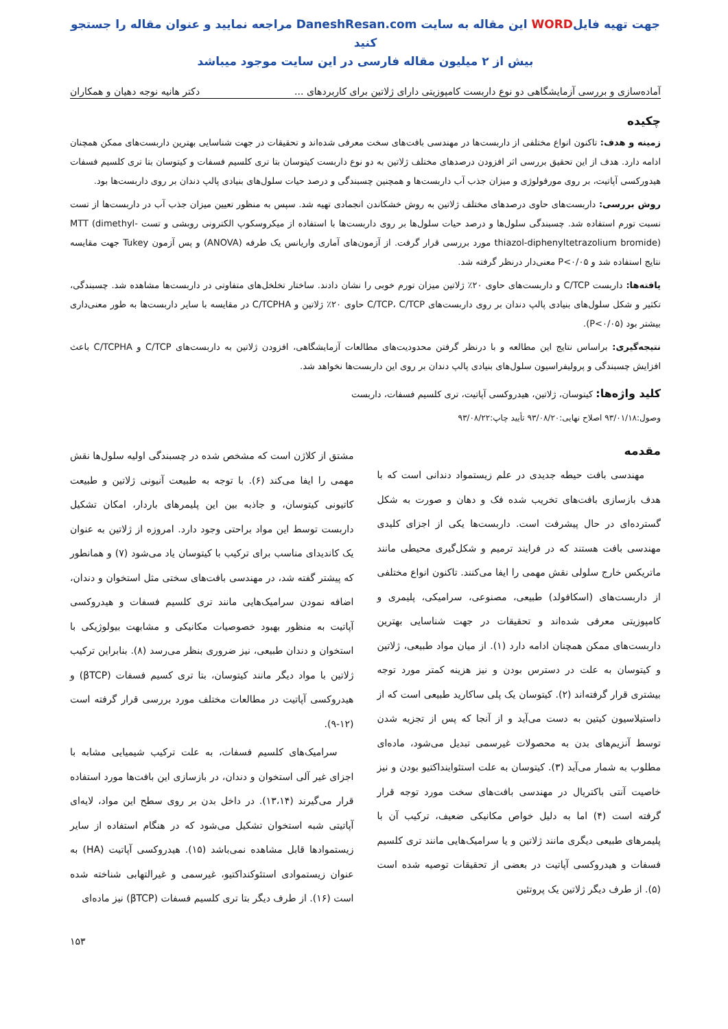جهت تهیه فایلWORD این مقاله به سایت DaneshResan.com مراجعه نمایید و عنوان مقاله را جستجو کنید
بیش از ۲ میلیون مقاله فارسی در این سایت موجود میباشد
آماده‌سازی و بررسی آزمایشگاهی دو نوع داربست کامپوزیتی دارای ژلاتین برای کاربردهای ... دکتر هانیه نوجه دهیان و همکاران
چکیده
زمینه و هدف: تاکنون انواع مختلفی از داربست‌ها در مهندسی بافت‌های سخت معرفی شده‌اند و تحقیقات در جهت شناسایی بهترین داربست‌های ممکن همچنان ادامه دارد. هدف از این تحقیق بررسی اثر افزودن درصدهای مختلف ژلاتین به دو نوع داربست کیتوسان بتا تری کلسیم فسفات و کیتوسان بتا تری کلسیم فسفات هیدورکسی آپاتیت، بر روی مورفولوژی و میزان جذب آب داربست‌ها و همچنین چسبندگی و درصد حیات سلول‌های بنیادی پالپ دندان بر روی داربست‌ها بود.
روش بررسی: داربست‌های حاوی درصدهای مختلف ژلاتین به روش خشکاندن انجمادی تهیه شد. سپس به منظور تعیین میزان جذب آب در داربست‌ها از تست نسبت تورم استفاده شد. چسبندگی سلول‌ها و درصد حیات سلول‌ها بر روی داربست‌ها با استفاده از میکروسکوپ الکترونی روبشی و تست MTT (dimethyl-thiazol-diphenyltetrazolium bromide) مورد بررسی قرار گرفت. از آزمون‌های آماری واریانس یک طرفه (ANOVA) و پس آزمون Tukey جهت مقایسه نتایج استفاده شد و P<۰/۰۵ معنی‌دار درنظر گرفته شد.
یافته‌ها: داربست C/TCP و داربست‌های حاوی ۲۰٪ ژلاتین میزان تورم خوبی را نشان دادند. ساختار تخلخل‌های متفاوتی در داربست‌ها مشاهده شد. چسبندگی، تکثیر و شکل سلول‌های بنیادی پالپ دندان بر روی داربست‌های C/TCP، C/TCP حاوی ۲۰٪ ژلاتین و C/TCPHA در مقایسه با سایر داربست‌ها به طور معنی‌داری بیشتر بود (P<۰/۰۵).
نتیجه‌گیری: براساس نتایج این مطالعه و با درنظر گرفتن محدودیت‌های مطالعات آزمایشگاهی، افزودن ژلاتین به داربست‌های C/TCP و C/TCPHA باعث افزایش چسبندگی و پرولیفراسیون سلول‌های بنیادی پالپ دندان بر روی این داربست‌ها نخواهد شد.
کلید واژه‌ها: کیتوسان، ژلاتین، هیدروکسی آپاتیت، تری کلسیم فسفات، داربست
وصول:۹۳/۰۱/۱۸ اصلاح نهایی:۹۳/۰۸/۲۰ تأیید چاپ:۹۳/۰۸/۲۲
مقدمه
مهندسی بافت حیطه جدیدی در علم زیستمواد دندانی است که با هدف بازسازی بافت‌های تخریب شده فک و دهان و صورت به شکل گسترده‌ای در حال پیشرفت است. داربست‌ها یکی از اجزای کلیدی مهندسی بافت هستند که در فرایند ترمیم و شکل‌گیری محیطی مانند ماتریکس خارج سلولی نقش مهمی را ایفا می‌کنند. تاکنون انواع مختلفی از داربست‌های (اسکافولد) طبیعی، مصنوعی، سرامیکی، پلیمری و کامپوزیتی معرفی شده‌اند و تحقیقات در جهت شناسایی بهترین داربست‌های ممکن همچنان ادامه دارد (۱). از میان مواد طبیعی، ژلاتین و کیتوسان به علت در دسترس بودن و نیز هزینه کمتر مورد توجه بیشتری قرار گرفته‌اند (۲). کیتوسان یک پلی ساکارید طبیعی است که از داستیلاسیون کیتین به دست می‌آید و از آنجا که پس از تجزیه شدن توسط آنزیم‌های بدن به محصولات غیرسمی تبدیل می‌شود، ماده‌ای مطلوب به شمار می‌آید (۳). کیتوسان به علت استئواینداکتیو بودن و نیز خاصیت آنتی باکتریال در مهندسی بافت‌های سخت مورد توجه قرار گرفته است (۴) اما به دلیل خواص مکانیکی ضعیف، ترکیب آن با پلیمرهای طبیعی دیگری مانند ژلاتین و یا سرامیک‌هایی مانند تری کلسیم فسفات و هیدروکسی آپاتیت در بعضی از تحقیقات توصیه شده است (۵). از طرف دیگر ژلاتین یک پروتئین
مشتق از کلاژن است که مشخص شده در چسبندگی اولیه سلول‌ها نقش مهمی را ایفا می‌کند (۶). با توجه به طبیعت آنیونی ژلاتین و طبیعت کاتیونی کیتوسان، و جاذبه بین این پلیمرهای باردار، امکان تشکیل داربست توسط این مواد براحتی وجود دارد. امروزه از ژلاتین به عنوان یک کاندیدای مناسب برای ترکیب با کیتوسان یاد می‌شود (۷) و همانطور که پیشتر گفته شد، در مهندسی بافت‌های سختی مثل استخوان و دندان، اضافه نمودن سرامیک‌هایی مانند تری کلسیم فسفات و هیدروکسی آپاتیت به منظور بهبود خصوصیات مکانیکی و مشابهت بیولوژیکی با استخوان و دندان طبیعی، نیز ضروری بنظر می‌رسد (۸). بنابراین ترکیب ژلاتین با مواد دیگر مانند کیتوسان، بتا تری کسیم فسفات (βTCP) و هیدروکسی آپاتیت در مطالعات مختلف مورد بررسی قرار گرفته است (۱۲-۹).
سرامیک‌های کلسیم فسفات، به علت ترکیب شیمیایی مشابه با اجزای غیر آلی استخوان و دندان، در بازسازی این بافت‌ها مورد استفاده قرار می‌گیرند (۱۳،۱۴). در داخل بدن بر روی سطح این مواد، لایه‌ای آپاتیتی شبه استخوان تشکیل می‌شود که در هنگام استفاده از سایر زیستموادها قابل مشاهده نمی‌باشد (۱۵). هیدروکسی آپاتیت (HA) به عنوان زیستموادی استئوکنداکتیو، غیرسمی و غیرالتهابی شناخته شده است (۱۶). از طرف دیگر بتا تری کلسیم فسفات (βTCP) نیز ماده‌ای
۱۵۳